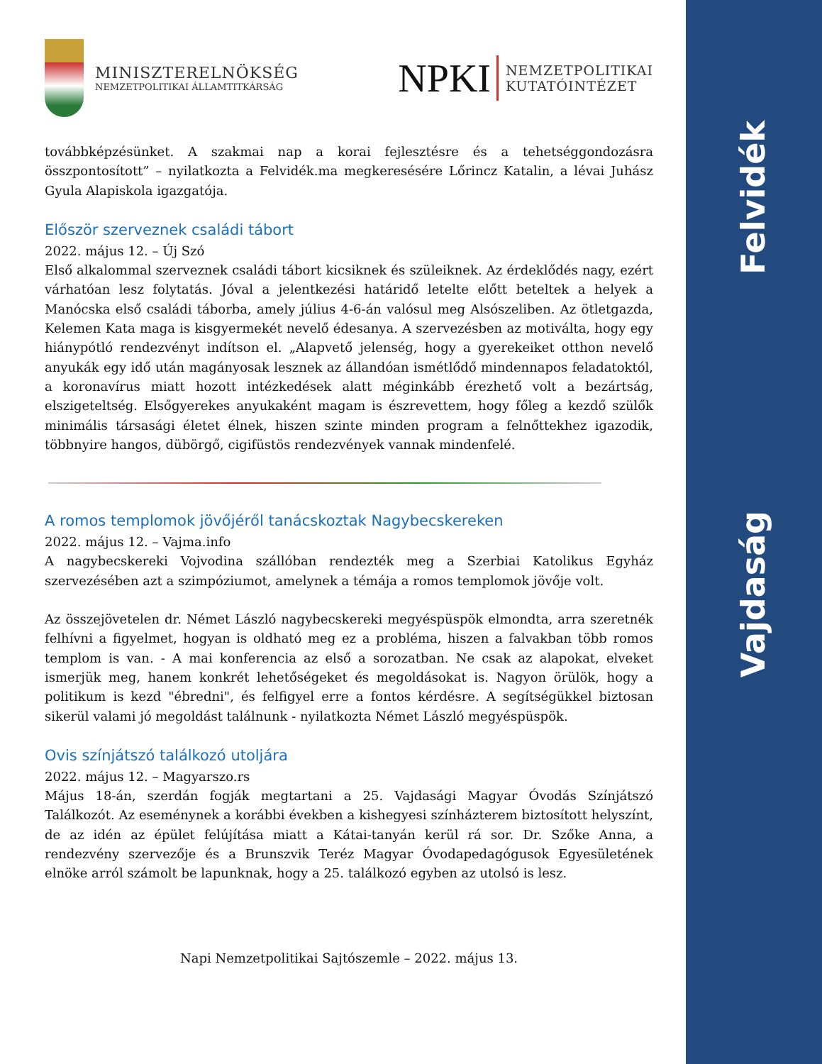Felvidék
Vajdaság
MINISZTERELNÖKSÉG
NEMZETPOLITIKAI ÁLLAMTITKÁRSÁG
NPKI
NEMZETPOLITIKAI
KUTATÓINTÉZET
továbbképzésünket. A szakmai nap a korai fejlesztésre és a tehetséggondozásra összpontosított” – nyilatkozta a Felvidék.ma megkeresésére Lőrincz Katalin, a lévai Juhász Gyula Alapiskola igazgatója.
Először szerveznek családi tábort
2022. május 12. – Új Szó
Első alkalommal szerveznek családi tábort kicsiknek és szüleiknek. Az érdeklődés nagy, ezért várhatóan lesz folytatás. Jóval a jelentkezési határidő letelte előtt beteltek a helyek a Manócska első családi táborba, amely július 4-6-án valósul meg Alsószeliben. Az ötletgazda, Kelemen Kata maga is kisgyermekét nevelő édesanya. A szervezésben az motiválta, hogy egy hiánypótló rendezvényt indítson el. „Alapvető jelenség, hogy a gyerekeiket otthon nevelő anyukák egy idő után magányosak lesznek az állandóan ismétlődő mindennapos feladatoktól, a koronavírus miatt hozott intézkedések alatt méginkább érezhető volt a bezártság, elszigeteltség. Elsőgyerekes anyukaként magam is észrevettem, hogy főleg a kezdő szülők minimális társasági életet élnek, hiszen szinte minden program a felnőttekhez igazodik, többnyire hangos, dübörgő, cigifüstös rendezvények vannak mindenfelé.
A romos templomok jövőjéről tanácskoztak Nagybecskereken
2022. május 12. – Vajma.info
A nagybecskereki Vojvodina szállóban rendezték meg a Szerbiai Katolikus Egyház szervezésében azt a szimpóziumot, amelynek a témája a romos templomok jövője volt.
Az összejövetelen dr. Német László nagybecskereki megyéspüspök elmondta, arra szeretnék felhívni a figyelmet, hogyan is oldható meg ez a probléma, hiszen a falvakban több romos templom is van. - A mai konferencia az első a sorozatban. Ne csak az alapokat, elveket ismerjük meg, hanem konkrét lehetőségeket és megoldásokat is. Nagyon örülök, hogy a politikum is kezd "ébredni", és felfigyel erre a fontos kérdésre. A segítségükkel biztosan sikerül valami jó megoldást találnunk - nyilatkozta Német László megyéspüspök.
Ovis színjátszó találkozó utoljára
2022. május 12. – Magyarszo.rs
Május 18-án, szerdán fogják megtartani a 25. Vajdasági Magyar Óvodás Színjátszó Találkozót. Az eseménynek a korábbi években a kishegyesi színházterem biztosított helyszínt, de az idén az épület felújítása miatt a Kátai-tanyán kerül rá sor. Dr. Szőke Anna, a rendezvény szervezője és a Brunszvik Teréz Magyar Óvodapedagógusok Egyesületének elnöke arról számolt be lapunknak, hogy a 25. találkozó egyben az utolsó is lesz.
Napi Nemzetpolitikai Sajtószemle – 2022. május 13.